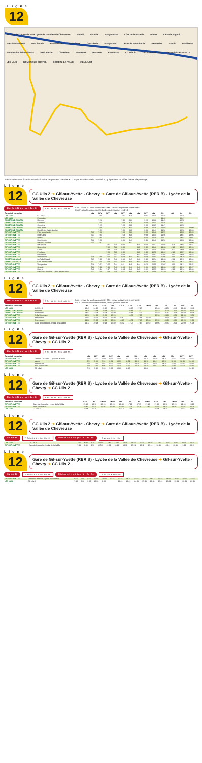Ligne
12
12 Gare de Courcelle RER Lycée de la vallée de Chevreuse Madrid Gruerie Vaugondran Côte de la Gruerie Plaine La Folie Rigault Marché Gousson Moc Souris Pommeraie Bois Carré Goiarderie Maupertuis Les Prés Mouchards Neuveries Lavoir Feuillarde Rond-Point Saint-Nicolas Petit Bertin Cimetière Fauvettes Rochers Essouriau CC Ulis 2 GIF-SUR-YVETTE BURES-SUR-YVETTE LES ULIS GOMETZ-LE-CHATEL GOMETZ-LA-VILLE VILLEJUST
Les horaires sont fournis à titre indicatif et ne peuvent prendre en compte les aléas de la circulation, qui peuvent modifier l'heure de passage.
Ligne
12
CC Ulis 2 ➔ Gif-sur-Yvette - Chevry ➔ Gare de Gif-sur-Yvette (RER B) - Lycée de la Vallée de Chevreuse
Du lundi au vendredi Périodes scolaires LàV : circule du lundi au vendredi - Me : circule uniquement le mercredi
LMJV : circule uniquement le lundi, mardi, jeudi et vendredi
| Renvois à consulter | | LàV | LàV | LàV | LàV | LàV | LàV | LàV | LàV | LàV | Me | LàV | Me | Me |
| --- | --- | --- | --- | --- | --- | --- | --- | --- | --- | --- | --- | --- | --- | --- |
| LES ULIS | CC Ulis 2 | | 7:20 | | | 7:45 | 8:25 | | 9:25 | 10:30 | 11:40 | | 12:45 | |
| LES ULIS | Essouriau | | | | | | | | | | 11:42 | | 12:47 | |
| GOMETZ-LE-CHATEL | Rochers | | 7:23 | | | 7:48 | 8:28 | | 9:28 | 10:33 | 11:45 | | 12:50 | |
| GOMETZ-LE-CHATEL | Fauvettes | | 7:24 | | | 7:49 | 8:29 | | 9:29 | 10:34 | 11:46 | | 12:51 | |
| GOMETZ-LE-CHATEL | Cimetière | | 7:25 | | | 7:50 | 8:30 | | 9:30 | 10:35 | 11:47 | | 12:52 | |
| GOMETZ-LE-CHATEL | Petit Bertin | | 7:28 | | | 7:53 | 8:33 | | 9:33 | 10:38 | 11:50 | | 12:55 | 13:00 |
| GOMETZ-LE-CHATEL | Rond Point Saint-Nicolas | | 7:31 | | | 7:56 | 8:36 | | 9:36 | 10:41 | 11:53 | | 12:58 | 13:03 |
| GIF-SUR-YVETTE | Prés Mouchards | 7:30 | 7:33 | | | 7:58 | 8:38 | | 9:38 | 10:43 | 11:55 | | 13:00 | 13:05 |
| GIF-SUR-YVETTE | Bois Carré | 7:31 | 7:34 | | | 7:59 | 8:39 | | 9:39 | 10:44 | 11:56 | | 13:01 | 13:06 |
| GIF-SUR-YVETTE | Plaine | 7:32 | 7:35 | | | 8:00 | 8:40 | | 9:40 | 10:45 | 11:57 | | 13:02 | 13:07 |
| GIF-SUR-YVETTE | Moc Souris | 7:33 | 7:36 | | | 8:01 | 8:41 | | 9:41 | 10:46 | 11:58 | | 13:03 | 13:08 |
| GIF-SUR-YVETTE | Marché Gousson | 7:34 | 7:37 | | | | 8:42 | | | | | | | 13:09 |
| GIF-SUR-YVETTE | Maupertuis | | | 7:35 | 7:35 | 8:02 | | 8:35 | 9:42 | 10:47 | 11:59 | 12:25 | 13:04 | 13:27 |
| GIF-SUR-YVETTE | Neuveries | | | 7:36 | 7:36 | 8:03 | | 8:36 | 9:43 | 10:48 | 12:00 | 12:26 | 13:05 | 13:28 |
| GIF-SUR-YVETTE | Lavoir | | | 7:38 | 7:38 | 8:05 | | 8:38 | 9:44 | 10:49 | 12:01 | 12:27 | 13:06 | 13:29 |
| GIF-SUR-YVETTE | Feuillarde | | | 7:39 | 7:39 | 8:06 | | 8:39 | 9:45 | 10:50 | 12:02 | 12:28 | 13:07 | 13:30 |
| GIF-SUR-YVETTE | Goiarderie | | | 7:41 | 7:41 | 8:08 | | 8:41 | 9:47 | 10:52 | 12:04 | 12:30 | 13:09 | 13:32 |
| GIF-SUR-YVETTE | Pommeraie | 7:36 | 7:39 | 7:42 | 7:42 | 8:09 | 8:44 | 8:42 | 9:48 | 10:53 | 12:05 | 12:31 | 13:10 | 13:33 |
| GOMETZ-LA-VILLE | La Folie Rigault | 7:37 | 7:40 | 7:43 | 7:43 | 8:10 | 8:45 | 8:43 | 9:49 | 10:54 | 12:06 | 12:32 | 13:11 | 13:34 |
| GOMETZ-LA-VILLE | Côte de la Gruerie | 7:37 | 7:40 | 7:43 | 7:43 | 8:10 | 8:45 | 8:43 | 9:49 | 10:54 | 12:06 | 12:32 | 13:11 | 13:34 |
| GIF-SUR-YVETTE | Vaugondran | 7:38 | 7:42 | 7:44 | 7:44 | 8:11 | 8:46 | 8:44 | 9:50 | 10:55 | 12:07 | 12:33 | 13:12 | 13:35 |
| GIF-SUR-YVETTE | Gruerie | 7:39 | 7:43 | 7:46 | 7:46 | 8:13 | 8:48 | 8:46 | 9:51 | 10:56 | 12:08 | 12:35 | 13:13 | 13:37 |
| GIF-SUR-YVETTE | Madrid | 7:40 | 7:44 | 7:47 | 7:47 | 8:14 | 8:49 | 8:47 | 9:52 | 10:57 | 12:09 | 12:36 | 13:14 | 13:38 |
| GIF-SUR-YVETTE | Gare de Courcelle - Lycée de la Vallée | 7:41 | 7:45 | 7:48 | 7:48 | 8:15 | 8:50 | 8:48 | 9:53 | 10:58 | 12:10 | 12:37 | 13:15 | 13:39 |
Ligne
12
CC Ulis 2 ➔ Gif-sur-Yvette - Chevry ➔ Gare de Gif-sur-Yvette (RER B) - Lycée de la Vallée de Chevreuse
Du lundi au vendredi Périodes scolaires LàV : circule du lundi au vendredi - Me : circule uniquement le mercredi
LMJV : circule uniquement le lundi, mardi, jeudi et vendredi
| Renvois à consulter | | LàV | LàV | LàV | LàV | LMJV | LàV | LàV | LMJV | LàV | LàV | LàV | LàV | LàV |
| --- | --- | --- | --- | --- | --- | --- | --- | --- | --- | --- | --- | --- | --- | --- |
| LES ULIS | CC Ulis 2 | 13:45 | 14:45 | 15:45 | 16:10 | | 16:40 | 17:15 | | 17:40 | 18:15 | 18:40 | 19:40 | 20:40 |
| GOMETZ-LE-CHATEL | Rochers | 13:48 | 14:48 | 15:48 | 16:15 | | 16:43 | 17:20 | | 17:43 | 18:20 | 18:43 | 19:43 | 20:43 |
| GOMETZ-LE-CHATEL | Petit Bertin | 13:53 | 14:53 | 15:53 | 16:20 | | 16:48 | 17:25 | | 17:48 | 18:25 | 18:48 | 19:48 | 20:48 |
| GIF-SUR-YVETTE | Prés Mouchards | 13:58 | 14:58 | 15:58 | 16:25 | | 16:53 | 17:30 | | 17:53 | 18:30 | 18:53 | 19:53 | 20:53 |
| GIF-SUR-YVETTE | Maupertuis | 14:02 | 15:02 | 16:02 | 16:29 | 16:40 | | 17:34 | 17:40 | | 18:34 | 18:57 | 19:57 | 20:57 |
| GIF-SUR-YVETTE | Pommeraie | 14:08 | 15:08 | 16:08 | 16:35 | 16:46 | 16:59 | 17:40 | 17:46 | 17:59 | 18:40 | 19:03 | 20:03 | 21:03 |
| GIF-SUR-YVETTE | Gare de Courcelle - Lycée de la Vallée | 14:13 | 15:13 | 16:13 | 16:40 | 16:52 | 17:05 | 17:45 | 17:52 | 18:05 | 18:45 | 19:09 | 20:09 | 21:08 |
Ligne
12
Gare de Gif-sur-Yvette (RER B) - Lycée de la Vallée de Chevreuse ➔ Gif-sur-Yvette - Chevry ➔ CC Ulis 2
Du lundi au vendredi Périodes scolaires
| Renvois à consulter | | LàV | LàV | LàV | LàV | LàV | LàV | Me | LàV | LàV | LàV | Me | LàV | LàV |
| --- | --- | --- | --- | --- | --- | --- | --- | --- | --- | --- | --- | --- | --- | --- |
| GIF-SUR-YVETTE | Gare de Courcelle - Lycée de la Vallée | 6:50 | 7:15 | 7:50 | 8:50 | 10:00 | 11:00 | 12:15 | 12:15 | 12:40 | 13:15 | 13:15 | 13:40 | 14:15 |
| GIF-SUR-YVETTE | Madrid | 6:51 | 7:16 | 7:51 | 8:51 | 10:01 | 11:01 | 12:16 | 12:16 | 12:41 | 13:16 | 13:16 | 13:41 | 14:16 |
| GIF-SUR-YVETTE | Pommeraie | 6:55 | 7:20 | 7:55 | 8:55 | 10:05 | 11:05 | 12:20 | 12:20 | 12:45 | 13:20 | 13:20 | 13:45 | 14:20 |
| GIF-SUR-YVETTE | Prés Mouchards | 7:05 | 7:30 | 8:05 | 9:05 | 10:15 | 11:15 | 12:26 | 12:30 | 12:51 | 13:26 | 13:30 | 13:54 | 14:30 |
| LES ULIS | CC Ulis 2 | 7:18 | 7:45 | 8:20 | 9:20 | 10:28 | 11:28 | | 12:43 | | | 13:43 | | 14:43 |
Ligne
12
Gare de Gif-sur-Yvette (RER B) - Lycée de la Vallée de Chevreuse ➔ Gif-sur-Yvette - Chevry ➔ CC Ulis 2
Du lundi au vendredi Périodes scolaires
| Renvois à consulter | | LàV | LàV | LMJV | LMJV | LàV | LàV | LàV | LMJV | LàV | LàV | LMJV | LàV | LàV |
| --- | --- | --- | --- | --- | --- | --- | --- | --- | --- | --- | --- | --- | --- | --- |
| GIF-SUR-YVETTE | Gare de Courcelle - Lycée de la Vallée | 15:15 | 16:10 | 16:15 | 16:15 | 16:45 | 17:10 | 17:15 | 17:15 | 17:45 | 18:10 | 18:15 | 19:10 | 20:10 |
| GIF-SUR-YVETTE | Prés Mouchards | 15:30 | 16:25 | 16:26 | 16:30 | 17:00 | 17:25 | 17:26 | 17:30 | 18:00 | 18:25 | 18:26 | 19:25 | 20:25 |
| LES ULIS | CC Ulis 2 | 15:43 | 16:38 | | | 17:13 | 17:38 | | | 18:13 | 18:38 | | 19:37 | 20:38 |
Ligne
12
CC Ulis 2 ➔ Gif-sur-Yvette - Chevry ➔ Gare de Gif-sur-Yvette (RER B) - Lycée de la Vallée de Chevreuse
Samedi Périodes scolaires Dimanche et jours fériés Aucun service
| LES ULIS | CC Ulis 2 | 7:20 | 8:20 | 9:25 | 10:30 | 11:30 | 12:45 | 13:45 | 14:45 | 15:45 | 16:45 | 17:45 | 18:45 | 19:45 | 20:45 | 21:45 |
| GIF-SUR-YVETTE | Gare de Courcelle - Lycée de la Vallée | 7:41 | 8:45 | 9:50 | 10:58 | 11:59 | 13:12 | 14:11 | 15:11 | 16:11 | 17:11 | 18:11 | 19:11 | 20:11 | 21:11 | 22:11 |
Ligne
12
Gare de Gif-sur-Yvette (RER B) - Lycée de la Vallée de Chevreuse ➔ Gif-sur-Yvette - Chevry ➔ CC Ulis 2
Samedi Périodes scolaires Dimanche et jours fériés Aucun service
| GIF-SUR-YVETTE | Gare de Courcelle - Lycée de la Vallée | 6:50 | 7:50 | 8:50 | 10:00 | 11:00 | 12:15 | 12:15 | 13:15 | 14:15 | 15:15 | 16:15 | 17:15 | 18:15 | 19:15 | 20:15 | 21:15 |
| LES ULIS | CC Ulis 2 | 7:16 | 8:20 | 9:20 | 10:26 | 0:09 | | 12:41 | 13:41 | 14:41 | 15:41 | 16:41 | 17:41 | 18:41 | 19:41 | 20:41 | 21:41 |